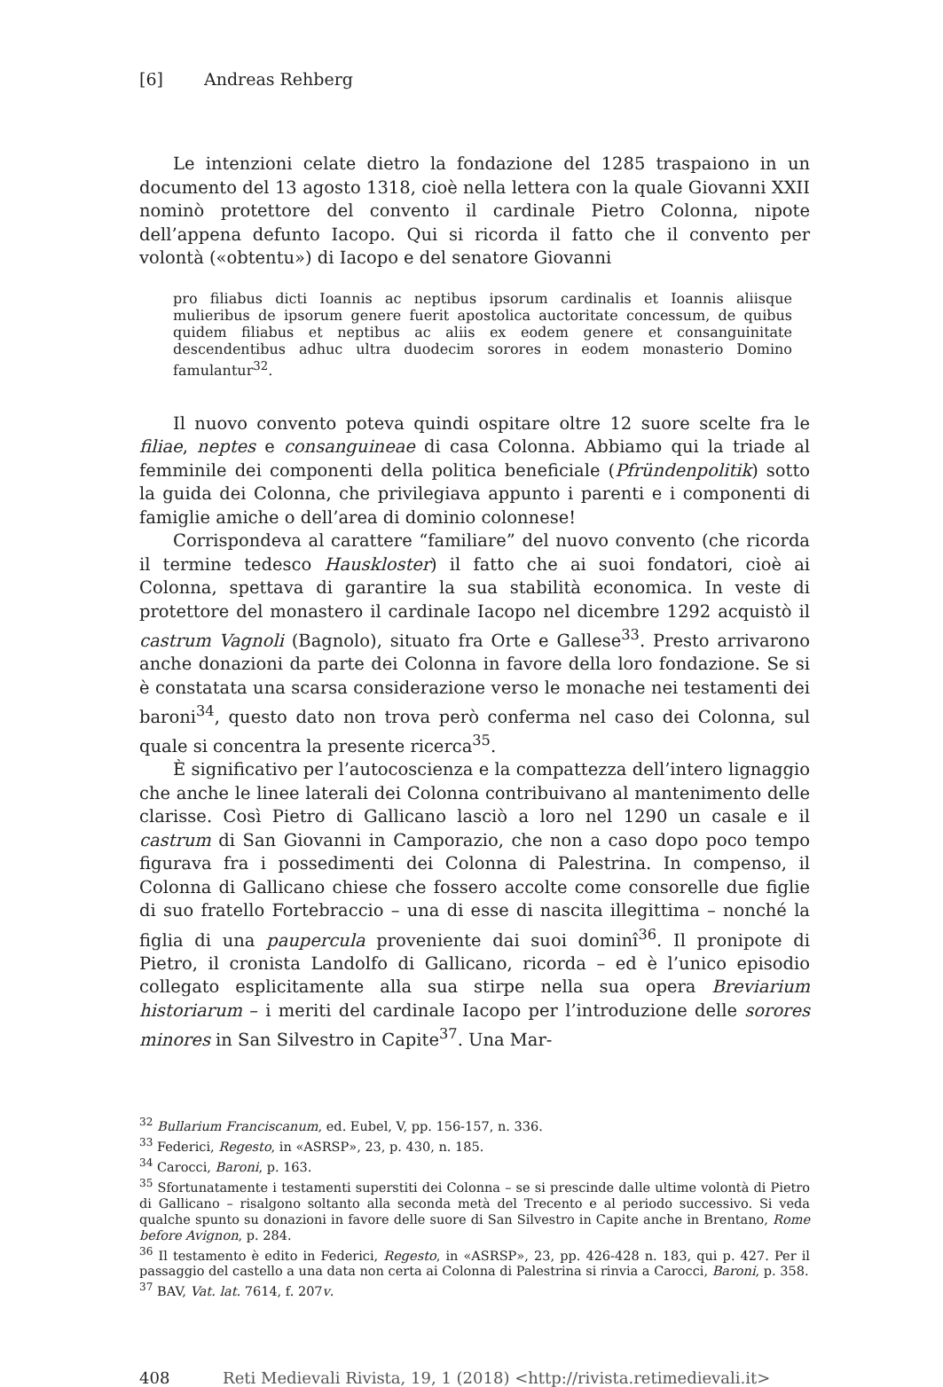[6] Andreas Rehberg
Le intenzioni celate dietro la fondazione del 1285 traspaiono in un documento del 13 agosto 1318, cioè nella lettera con la quale Giovanni XXII nominò protettore del convento il cardinale Pietro Colonna, nipote dell’appena defunto Iacopo. Qui si ricorda il fatto che il convento per volontà («obtentu») di Iacopo e del senatore Giovanni
pro filiabus dicti Ioannis ac neptibus ipsorum cardinalis et Ioannis aliisque mulieribus de ipsorum genere fuerit apostolica auctoritate concessum, de quibus quidem filiabus et neptibus ac aliis ex eodem genere et consanguinitate descendentibus adhuc ultra duodecim sorores in eodem monasterio Domino famulantur<sup>32</sup>.
Il nuovo convento poteva quindi ospitare oltre 12 suore scelte fra le filiae, neptes e consanguineae di casa Colonna. Abbiamo qui la triade al femminile dei componenti della politica beneficiale (Pfründenpolitik) sotto la guida dei Colonna, che privilegiava appunto i parenti e i componenti di famiglie amiche o dell’area di dominio colonnese!
Corrispondeva al carattere “familiare” del nuovo convento (che ricorda il termine tedesco Hauskloster) il fatto che ai suoi fondatori, cioè ai Colonna, spettava di garantire la sua stabilità economica. In veste di protettore del monastero il cardinale Iacopo nel dicembre 1292 acquistò il castrum Vagnoli (Bagnolo), situato fra Orte e Gallese<sup>33</sup>. Presto arrivarono anche donazioni da parte dei Colonna in favore della loro fondazione. Se si è constatata una scarsa considerazione verso le monache nei testamenti dei baroni<sup>34</sup>, questo dato non trova però conferma nel caso dei Colonna, sul quale si concentra la presente ricerca<sup>35</sup>.
È significativo per l’autocoscienza e la compattezza dell’intero lignaggio che anche le linee laterali dei Colonna contribuivano al mantenimento delle clarisse. Così Pietro di Gallicano lasciò a loro nel 1290 un casale e il castrum di San Giovanni in Camporazio, che non a caso dopo poco tempo figurava fra i possedimenti dei Colonna di Palestrina. In compenso, il Colonna di Gallicano chiese che fossero accolte come consorelle due figlie di suo fratello Fortebraccio – una di esse di nascita illegittima – nonché la figlia di una paupercula proveniente dai suoi dominî<sup>36</sup>. Il pronipote di Pietro, il cronista Landolfo di Gallicano, ricorda – ed è l’unico episodio collegato esplicitamente alla sua stirpe nella sua opera Breviarium historiarum – i meriti del cardinale Iacopo per l’introduzione delle sorores minores in San Silvestro in Capite<sup>37</sup>. Una Mar-
<sup>32</sup> Bullarium Franciscanum, ed. Eubel, V, pp. 156-157, n. 336.
<sup>33</sup> Federici, Regesto, in «ASRSP», 23, p. 430, n. 185.
<sup>34</sup> Carocci, Baroni, p. 163.
<sup>35</sup> Sfortunatamente i testamenti superstiti dei Colonna – se si prescinde dalle ultime volontà di Pietro di Gallicano – risalgono soltanto alla seconda metà del Trecento e al periodo successivo. Si veda qualche spunto su donazioni in favore delle suore di San Silvestro in Capite anche in Brentano, Rome before Avignon, p. 284.
<sup>36</sup> Il testamento è edito in Federici, Regesto, in «ASRSP», 23, pp. 426-428 n. 183, qui p. 427. Per il passaggio del castello a una data non certa ai Colonna di Palestrina si rinvia a Carocci, Baroni, p. 358.
<sup>37</sup> BAV, Vat. lat. 7614, f. 207v.
408 Reti Medievali Rivista, 19, 1 (2018) <http://rivista.retimedievali.it>